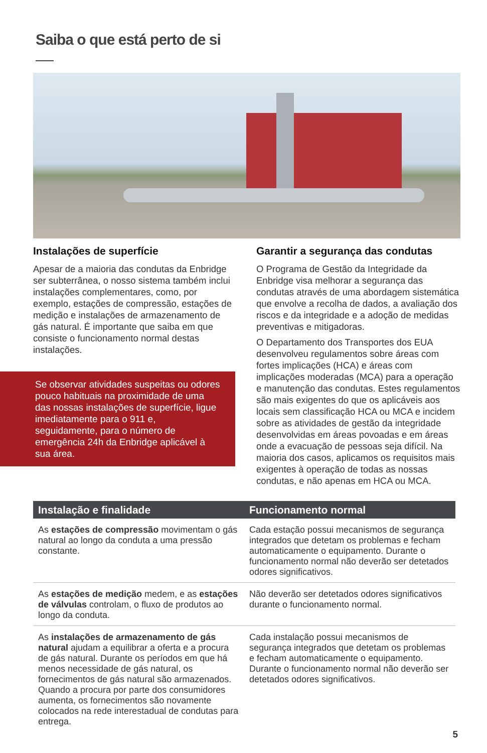Saiba o que está perto de si
Instalações de superfície
Apesar de a maioria das condutas da Enbridge ser subterrânea, o nosso sistema também inclui instalações complementares, como, por exemplo, estações de compressão, estações de medição e instalações de armazenamento de gás natural. É importante que saiba em que consiste o funcionamento normal destas instalações.
Se observar atividades suspeitas ou odores pouco habituais na proximidade de uma das nossas instalações de superfície, ligue imediatamente para o 911 e, seguidamente, para o número de emergência 24h da Enbridge aplicável à sua área.
Garantir a segurança das condutas
O Programa de Gestão da Integridade da Enbridge visa melhorar a segurança das condutas através de uma abordagem sistemática que envolve a recolha de dados, a avaliação dos riscos e da integridade e a adoção de medidas preventivas e mitigadoras.
O Departamento dos Transportes dos EUA desenvolveu regulamentos sobre áreas com fortes implicações (HCA) e áreas com implicações moderadas (MCA) para a operação e manutenção das condutas. Estes regulamentos são mais exigentes do que os aplicáveis aos locais sem classificação HCA ou MCA e incidem sobre as atividades de gestão da integridade desenvolvidas em áreas povoadas e em áreas onde a evacuação de pessoas seja difícil. Na maioria dos casos, aplicamos os requisitos mais exigentes à operação de todas as nossas condutas, e não apenas em HCA ou MCA.
| Instalação e finalidade | Funcionamento normal |
| --- | --- |
| As estações de compressão movimentam o gás natural ao longo da conduta a uma pressão constante. | Cada estação possui mecanismos de segurança integrados que detetam os problemas e fecham automaticamente o equipamento. Durante o funcionamento normal não deverão ser detetados odores significativos. |
| As estações de medição medem, e as estações de válvulas controlam, o fluxo de produtos ao longo da conduta. | Não deverão ser detetados odores significativos durante o funcionamento normal. |
| As instalações de armazenamento de gás natural ajudam a equilibrar a oferta e a procura de gás natural. Durante os períodos em que há menos necessidade de gás natural, os fornecimentos de gás natural são armazenados. Quando a procura por parte dos consumidores aumenta, os fornecimentos são novamente colocados na rede interestadual de condutas para entrega. | Cada instalação possui mecanismos de segurança integrados que detetam os problemas e fecham automaticamente o equipamento. Durante o funcionamento normal não deverão ser detetados odores significativos. |
5